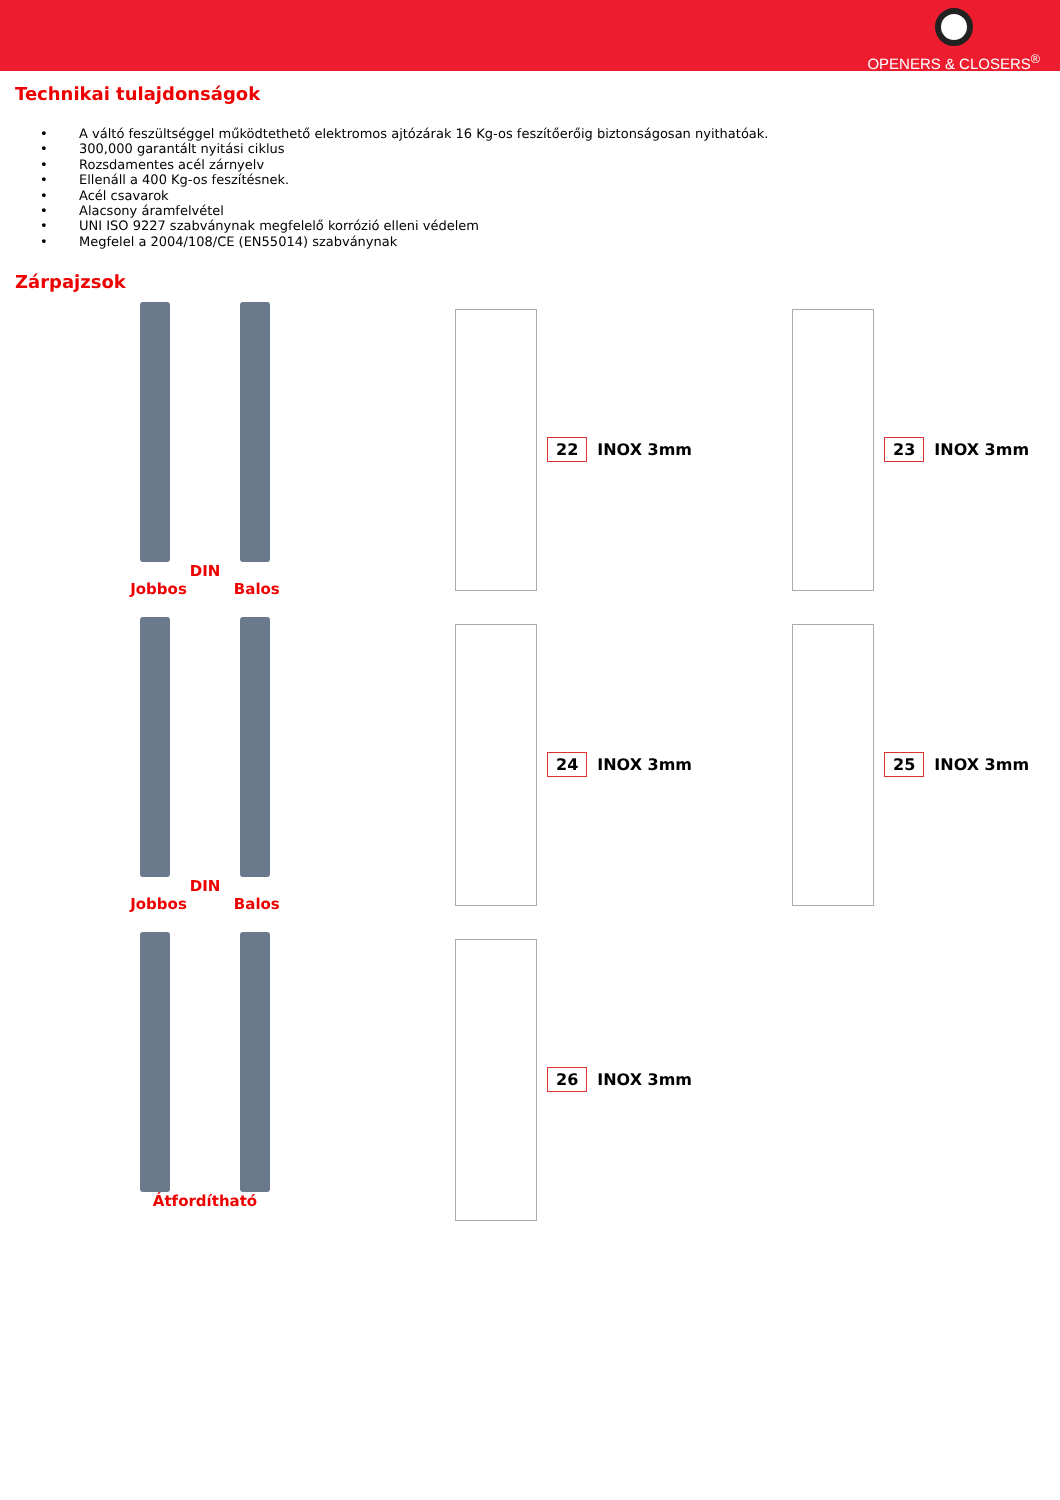OPENERS & CLOSERS<sup>®</sup>
Technikai tulajdonságok
• A váltó feszültséggel működtethető elektromos ajtózárak 16 Kg-os feszítőerőig biztonságosan nyithatóak.
• 300,000 garantált nyitási ciklus
• Rozsdamentes acél zárnyelv
• Ellenáll a 400 Kg-os feszítésnek.
• Acél csavarok
• Alacsony áramfelvétel
• UNI ISO 9227 szabványnak megfelelő korrózió elleni védelem
• Megfelel a 2004/108/CE (EN55014) szabványnak
Zárpajzsok
DIN
Jobbos Balos
22 INOX 3mm 23 INOX 3mm
DIN
Jobbos Balos
24 INOX 3mm 25 INOX 3mm
Átfordítható 26 INOX 3mm